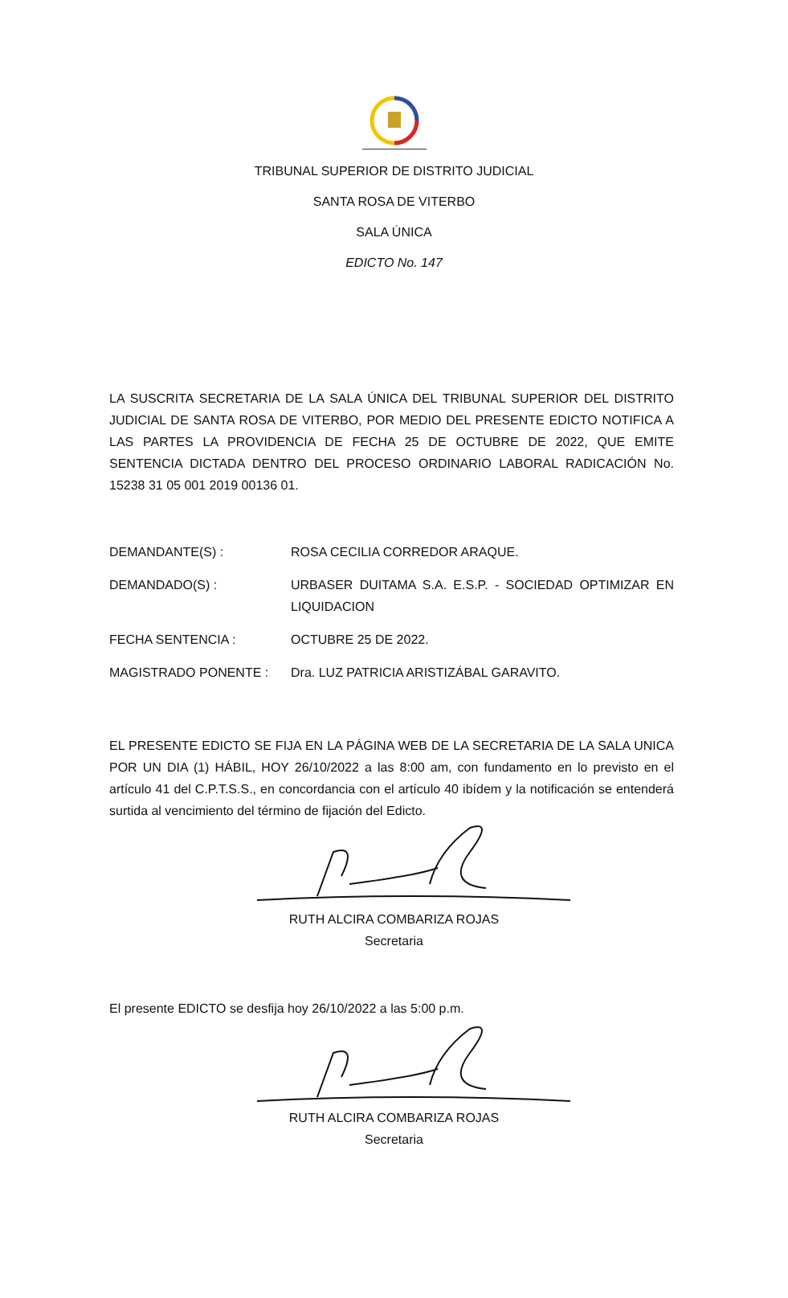TRIBUNAL SUPERIOR DE DISTRITO JUDICIAL
SANTA ROSA DE VITERBO
SALA ÚNICA
EDICTO No. 147
LA SUSCRITA SECRETARIA DE LA SALA ÚNICA DEL TRIBUNAL SUPERIOR DEL DISTRITO JUDICIAL DE SANTA ROSA DE VITERBO, POR MEDIO DEL PRESENTE EDICTO NOTIFICA A LAS PARTES LA PROVIDENCIA DE FECHA 25 DE OCTUBRE DE 2022, QUE EMITE SENTENCIA DICTADA DENTRO DEL PROCESO ORDINARIO LABORAL RADICACIÓN No. 15238 31 05 001 2019 00136 01.
DEMANDANTE(S) : ROSA CECILIA CORREDOR ARAQUE.
DEMANDADO(S) : URBASER DUITAMA S.A. E.S.P. - SOCIEDAD OPTIMIZAR EN LIQUIDACION
FECHA SENTENCIA : OCTUBRE 25 DE 2022.
MAGISTRADO PONENTE : Dra. LUZ PATRICIA ARISTIZÁBAL GARAVITO.
EL PRESENTE EDICTO SE FIJA EN LA PÁGINA WEB DE LA SECRETARIA DE LA SALA UNICA POR UN DIA (1) HÁBIL, HOY 26/10/2022 a las 8:00 am, con fundamento en lo previsto en el artículo 41 del C.P.T.S.S., en concordancia con el artículo 40 ibídem y la notificación se entenderá surtida al vencimiento del término de fijación del Edicto.
RUTH ALCIRA COMBARIZA ROJAS
Secretaria
El presente EDICTO se desfija hoy 26/10/2022 a las 5:00 p.m.
RUTH ALCIRA COMBARIZA ROJAS
Secretaria